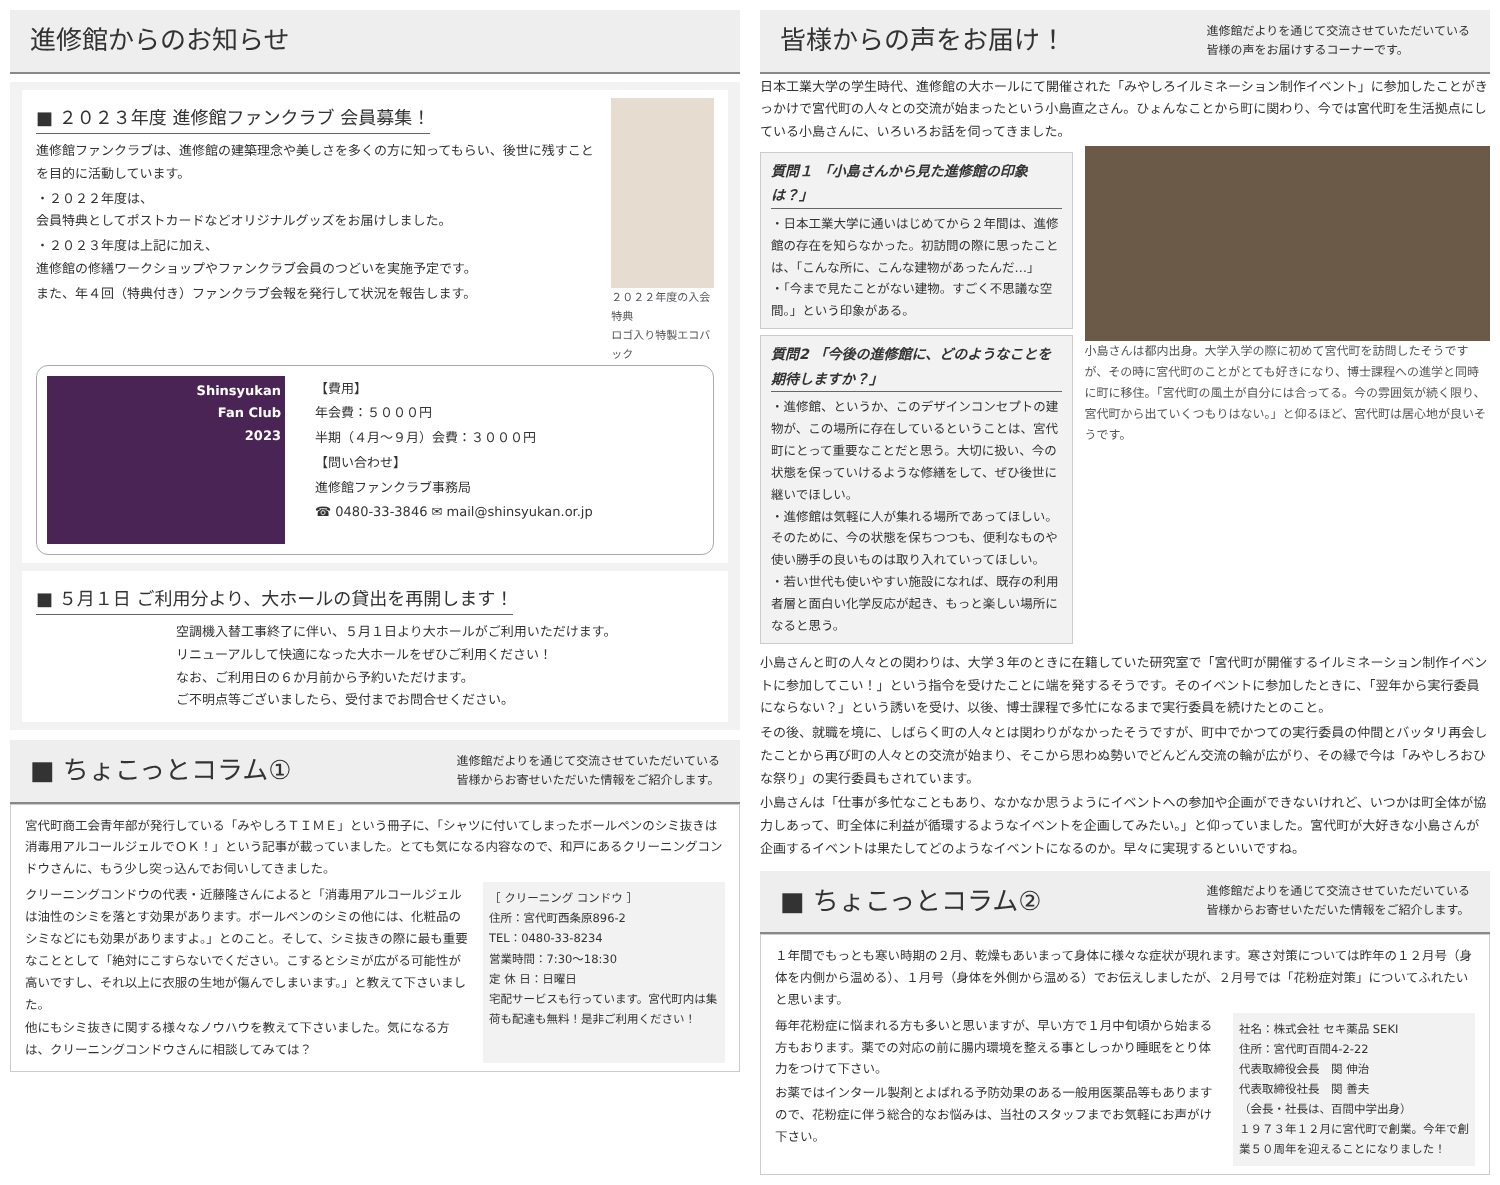進修館からのお知らせ
■ ２０２３年度 進修館ファンクラブ 会員募集！
進修館ファンクラブは、進修館の建築理念や美しさを多くの方に知ってもらい、後世に残すことを目的に活動しています。
・２０２２年度は、
会員特典としてポストカードなどオリジナルグッズをお届けしました。
・２０２３年度は上記に加え、
進修館の修繕ワークショップやファンクラブ会員のつどいを実施予定です。
また、年４回（特典付き）ファンクラブ会報を発行して状況を報告します。
２０２２年度の入会特典
ロゴ入り特製エコバック
Shinsyukan
Fan Club
2023
【費用】
年会費：５０００円
半期（４月～９月）会費：３０００円
【問い合わせ】
進修館ファンクラブ事務局
☎ 0480-33-3846 ✉ mail@shinsyukan.or.jp
■ ５月１日 ご利用分より、大ホールの貸出を再開します！
空調機入替工事終了に伴い、５月１日より大ホールがご利用いただけます。
リニューアルして快適になった大ホールをぜひご利用ください！
なお、ご利用日の６か月前から予約いただけます。
ご不明点等ございましたら、受付までお問合せください。
■ ちょこっとコラム①
進修館だよりを通じて交流させていただいている
皆様からお寄せいただいた情報をご紹介します。
宮代町商工会青年部が発行している「みやしろＴＩＭＥ」という冊子に、「シャツに付いてしまったボールペンのシミ抜きは消毒用アルコールジェルでＯＫ！」という記事が載っていました。とても気になる内容なので、和戸にあるクリーニングコンドウさんに、もう少し突っ込んでお伺いしてきました。
クリーニングコンドウの代表・近藤隆さんによると「消毒用アルコールジェルは油性のシミを落とす効果があります。ボールペンのシミの他には、化粧品のシミなどにも効果がありますよ。」とのこと。そして、シミ抜きの際に最も重要なこととして「絶対にこすらないでください。こするとシミが広がる可能性が高いですし、それ以上に衣服の生地が傷んでしまいます。」と教えて下さいました。
他にもシミ抜きに関する様々なノウハウを教えて下さいました。気になる方は、クリーニングコンドウさんに相談してみては？
［ クリーニング コンドウ ］
住所：宮代町西条原896-2
TEL：0480-33-8234
営業時間：7:30～18:30
定 休 日：日曜日
宅配サービスも行っています。宮代町内は集荷も配達も無料！是非ご利用ください！
皆様からの声をお届け！
進修館だよりを通じて交流させていただいている
皆様の声をお届けするコーナーです。
日本工業大学の学生時代、進修館の大ホールにて開催された「みやしろイルミネーション制作イベント」に参加したことがきっかけで宮代町の人々との交流が始まったという小島直之さん。ひょんなことから町に関わり、今では宮代町を生活拠点にしている小島さんに、いろいろお話を伺ってきました。
質問１ 「小島さんから見た進修館の印象は？」
・日本工業大学に通いはじめてから２年間は、進修館の存在を知らなかった。初訪問の際に思ったことは、「こんな所に、こんな建物があったんだ…」
・「今まで見たことがない建物。すごく不思議な空間。」という印象がある。
質問2 「今後の進修館に、どのようなことを期待しますか？」
・進修館、というか、このデザインコンセプトの建物が、この場所に存在しているということは、宮代町にとって重要なことだと思う。大切に扱い、今の状態を保っていけるような修繕をして、ぜひ後世に継いでほしい。
・進修館は気軽に人が集れる場所であってほしい。そのために、今の状態を保ちつつも、便利なものや使い勝手の良いものは取り入れていってほしい。
・若い世代も使いやすい施設になれば、既存の利用者層と面白い化学反応が起き、もっと楽しい場所になると思う。
小島さんは都内出身。大学入学の際に初めて宮代町を訪問したそうですが、その時に宮代町のことがとても好きになり、博士課程への進学と同時に町に移住。「宮代町の風土が自分には合ってる。今の雰囲気が続く限り、宮代町から出ていくつもりはない。」と仰るほど、宮代町は居心地が良いそうです。
小島さんと町の人々との関わりは、大学３年のときに在籍していた研究室で「宮代町が開催するイルミネーション制作イベントに参加してこい！」という指令を受けたことに端を発するそうです。そのイベントに参加したときに、「翌年から実行委員にならない？」という誘いを受け、以後、博士課程で多忙になるまで実行委員を続けたとのこと。
その後、就職を境に、しばらく町の人々とは関わりがなかったそうですが、町中でかつての実行委員の仲間とバッタリ再会したことから再び町の人々との交流が始まり、そこから思わぬ勢いでどんどん交流の輪が広がり、その縁で今は「みやしろおひな祭り」の実行委員もされています。
小島さんは「仕事が多忙なこともあり、なかなか思うようにイベントへの参加や企画ができないけれど、いつかは町全体が協力しあって、町全体に利益が循環するようなイベントを企画してみたい。」と仰っていました。宮代町が大好きな小島さんが企画するイベントは果たしてどのようなイベントになるのか。早々に実現するといいですね。
■ ちょこっとコラム②
進修館だよりを通じて交流させていただいている
皆様からお寄せいただいた情報をご紹介します。
１年間でもっとも寒い時期の２月、乾燥もあいまって身体に様々な症状が現れます。寒さ対策については昨年の１２月号（身体を内側から温める）、１月号（身体を外側から温める）でお伝えしましたが、２月号では「花粉症対策」についてふれたいと思います。
毎年花粉症に悩まれる方も多いと思いますが、早い方で１月中旬頃から始まる方もおります。薬での対応の前に腸内環境を整える事としっかり睡眠をとり体力をつけて下さい。
お薬ではインタール製剤とよばれる予防効果のある一般用医薬品等もありますので、花粉症に伴う総合的なお悩みは、当社のスタッフまでお気軽にお声がけ下さい。
社名：株式会社 セキ薬品 SEKI
住所：宮代町百間4-2-22
代表取締役会長　関 伸治
代表取締役社長　関 善夫
（会長・社長は、百間中学出身）
１９７３年１２月に宮代町で創業。今年で創業５０周年を迎えることになりました！